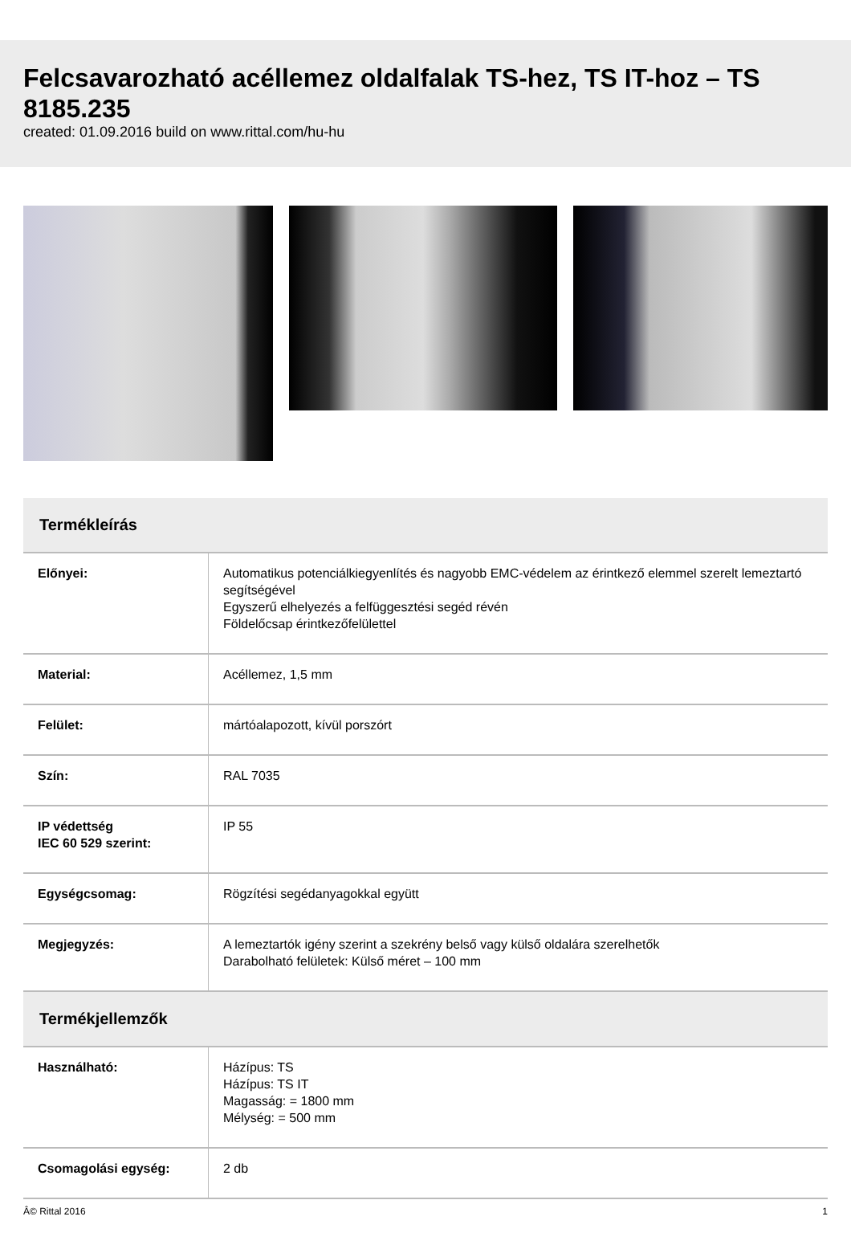Felcsavarozható acéllemez oldalfalak TS-hez, TS IT-hoz – TS 8185.235
created: 01.09.2016 build on www.rittal.com/hu-hu
| Termékleírás | |
| --- | --- |
| Előnyei: | Automatikus potenciálkiegyenlítés és nagyobb EMC-védelem az érintkező elemmel szerelt lemeztartó segítségével Egyszerű elhelyezés a felfüggesztési segéd révén Földelőcsap érintkezőfelülettel |
| Material: | Acéllemez, 1,5 mm |
| Felület: | mártóalapozott, kívül porszórt |
| Szín: | RAL 7035 |
| IP védettség IEC 60 529 szerint: | IP 55 |
| Egységcsomag: | Rögzítési segédanyagokkal együtt |
| Megjegyzés: | A lemeztartók igény szerint a szekrény belső vagy külső oldalára szerelhetők Darabolható felületek: Külső méret – 100 mm |
| Termékjellemzők | |
| Használható: | Házípus: TS Házípus: TS IT Magasság: = 1800 mm Mélység: = 500 mm |
| Csomagolási egység: | 2 db |
Â© Rittal 2016 1